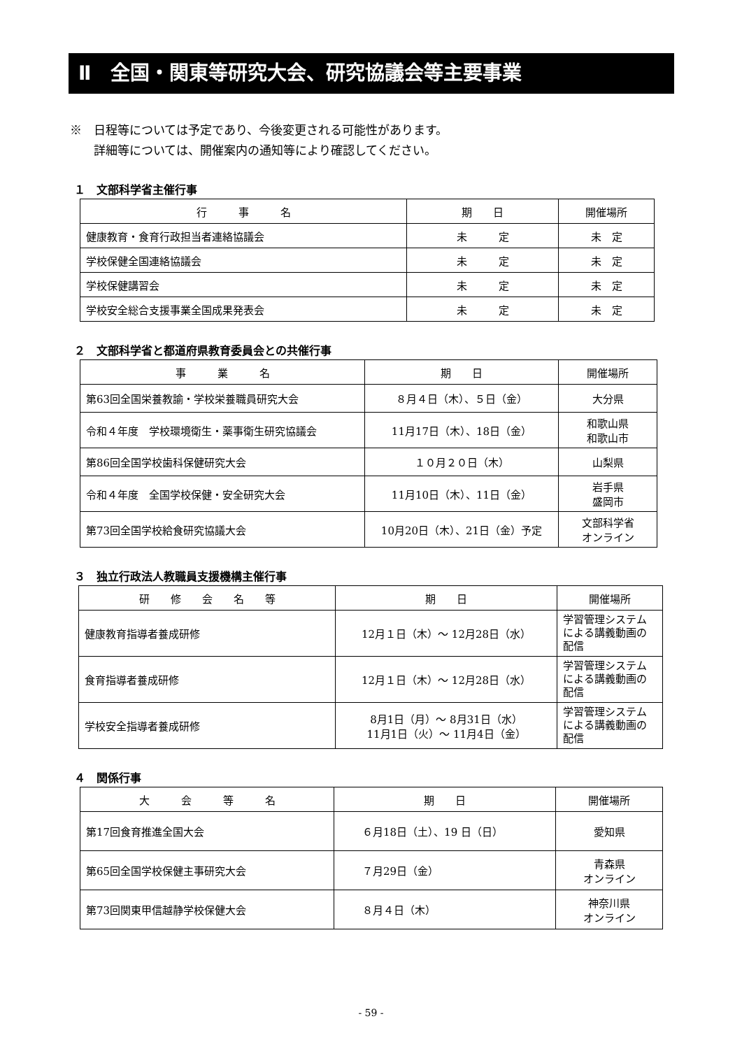Ⅱ　全国・関東等研究大会、研究協議会等主要事業
※　日程等については予定であり、今後変更される可能性があります。
　　詳細等については、開催案内の通知等により確認してください。
１　文部科学省主催行事
| 行 事 名 | 期 日 | 開催場所 |
| --- | --- | --- |
| 健康教育・食育行政担当者連絡協議会 | 未 定 | 未 定 |
| 学校保健全国連絡協議会 | 未 定 | 未 定 |
| 学校保健講習会 | 未 定 | 未 定 |
| 学校安全総合支援事業全国成果発表会 | 未 定 | 未 定 |
２　文部科学省と都道府県教育委員会との共催行事
| 事 業 名 | 期 日 | 開催場所 |
| --- | --- | --- |
| 第63回全国栄養教諭・学校栄養職員研究大会 | ８月４日（木）、５日（金） | 大分県 |
| 令和４年度 学校環境衛生・薬事衛生研究協議会 | 11月17日（木）、18日（金） | 和歌山県 和歌山市 |
| 第86回全国学校歯科保健研究大会 | １０月２０日（木） | 山梨県 |
| 令和４年度 全国学校保健・安全研究大会 | 11月10日（木）、11日（金） | 岩手県 盛岡市 |
| 第73回全国学校給食研究協議大会 | 10月20日（木）、21日（金）予定 | 文部科学省 オンライン |
３　独立行政法人教職員支援機構主催行事
| 研 修 会 名 等 | 期 日 | 開催場所 |
| --- | --- | --- |
| 健康教育指導者養成研修 | 12月１日（木）～ 12月28日（水） | 学習管理システムによる講義動画の配信 |
| 食育指導者養成研修 | 12月１日（木）～ 12月28日（水） | 学習管理システムによる講義動画の配信 |
| 学校安全指導者養成研修 | 8月1日（月）～ 8月31日（水） 11月1日（火）～ 11月4日（金） | 学習管理システムによる講義動画の配信 |
４　関係行事
| 大 会 等 名 | 期 日 | 開催場所 |
| --- | --- | --- |
| 第17回食育推進全国大会 | ６月18日（土）、19 日（日） | 愛知県 |
| 第65回全国学校保健主事研究大会 | ７月29日（金） | 青森県 オンライン |
| 第73回関東甲信越静学校保健大会 | ８月４日（木） | 神奈川県 オンライン |
- 59 -